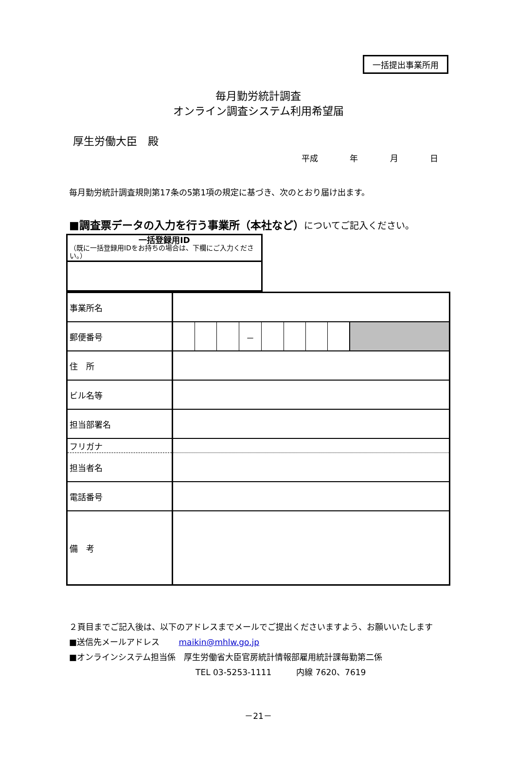一括提出事業所用
毎月勤労統計調査
オンライン調査システム利用希望届
厚生労働大臣　殿
平成 年 月 日
毎月勤労統計調査規則第17条の5第1項の規定に基づき、次のとおり届け出ます。
■調査票データの入力を行う事業所（本社など）についてご記入ください。
| 一括登録用ID （既に一括登録用IDをお持ちの場合は、下欄にご入力ください。） |
| 事業所名 | |
| 郵便番号 | / / / / － / / / / / / |
| 住 所 | |
| ビル名等 | |
| 担当部署名 | |
| フリガナ | |
| 担当者名 | |
| 電話番号 | |
| 備 考 | |
２頁目までご記入後は、以下のアドレスまでメールでご提出くださいますよう、お願いいたします
■送信先メールアドレス　　 maikin@mhlw.go.jp
■オンラインシステム担当係　厚生労働省大臣官房統計情報部雇用統計課毎勤第二係
TEL 03-5253-1111　　　内線 7620、7619
－21－